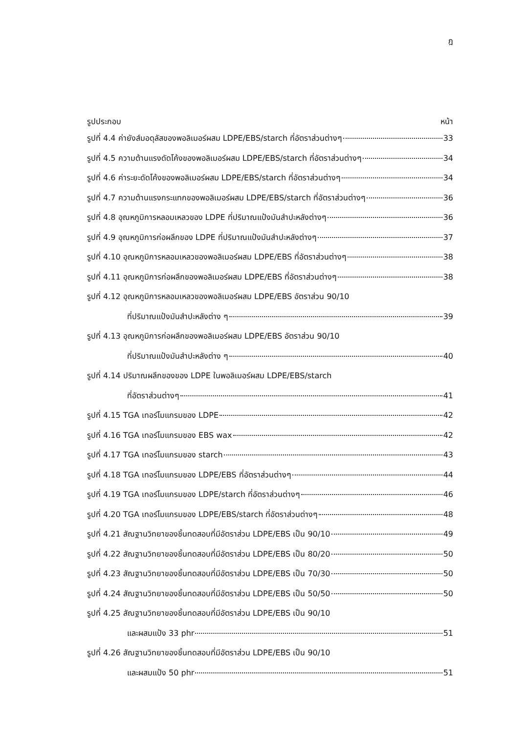ฎ
รูปประกอบ หน้า
รูปที่ 4.4 ค่ายังส์มอดุลัสของพอลิเมอร์ผสม LDPE/EBS/starch ที่อัตราส่วนต่างๆ 33
รูปที่ 4.5 ความต้านแรงดัดโค้งของพอลิเมอร์ผสม LDPE/EBS/starch ที่อัตราส่วนต่างๆ 34
รูปที่ 4.6 ค่าระยะดัดโค้งของพอลิเมอร์ผสม LDPE/EBS/starch ที่อัตราส่วนต่างๆ 34
รูปที่ 4.7 ความต้านแรงกระแทกของพอลิเมอร์ผสม LDPE/EBS/starch ที่อัตราส่วนต่างๆ 36
รูปที่ 4.8 อุณหภูมิการหลอมเหลวของ LDPE ที่ปริมาณแป้งมันสำปะหลังต่างๆ 36
รูปที่ 4.9 อุณหภูมิการก่อผลึกของ LDPE ที่ปริมาณแป้งมันสำปะหลังต่างๆ 37
รูปที่ 4.10 อุณหภูมิการหลอมเหลวของพอลิเมอร์ผสม LDPE/EBS ที่อัตราส่วนต่างๆ 38
รูปที่ 4.11 อุณหภูมิการก่อผลึกของพอลิเมอร์ผสม LDPE/EBS ที่อัตราส่วนต่างๆ 38
รูปที่ 4.12 อุณหภูมิการหลอมเหลวของพอลิเมอร์ผสม LDPE/EBS อัตราส่วน 90/10
ที่ปริมาณแป้งมันสำปะหลังต่าง ๆ 39
รูปที่ 4.13 อุณหภูมิการก่อผลึกของพอลิเมอร์ผสม LDPE/EBS อัตราส่วน 90/10
ที่ปริมาณแป้งมันสำปะหลังต่าง ๆ 40
รูปที่ 4.14 ปริมาณผลึกของของ LDPE ในพอลิเมอร์ผสม LDPE/EBS/starch
ที่อัตราส่วนต่างๆ 41
รูปที่ 4.15 TGA เทอร์โมแกรมของ LDPE 42
รูปที่ 4.16 TGA เทอร์โมแกรมของ EBS wax 42
รูปที่ 4.17 TGA เทอร์โมแกรมของ starch 43
รูปที่ 4.18 TGA เทอร์โมแกรมของ LDPE/EBS ที่อัตราส่วนต่างๆ 44
รูปที่ 4.19 TGA เทอร์โมแกรมของ LDPE/starch ที่อัตราส่วนต่างๆ 46
รูปที่ 4.20 TGA เทอร์โมแกรมของ LDPE/EBS/starch ที่อัตราส่วนต่างๆ 48
รูปที่ 4.21 สัณฐานวิทยาของชิ้นทดสอบที่มีอัตราส่วน LDPE/EBS เป็น 90/10 49
รูปที่ 4.22 สัณฐานวิทยาของชิ้นทดสอบที่มีอัตราส่วน LDPE/EBS เป็น 80/20 50
รูปที่ 4.23 สัณฐานวิทยาของชิ้นทดสอบที่มีอัตราส่วน LDPE/EBS เป็น 70/30 50
รูปที่ 4.24 สัณฐานวิทยาของชิ้นทดสอบที่มีอัตราส่วน LDPE/EBS เป็น 50/50 50
รูปที่ 4.25 สัณฐานวิทยาของชิ้นทดสอบที่มีอัตราส่วน LDPE/EBS เป็น 90/10
และผสมแป้ง 33 phr 51
รูปที่ 4.26 สัณฐานวิทยาของชิ้นทดสอบที่มีอัตราส่วน LDPE/EBS เป็น 90/10
และผสมแป้ง 50 phr 51